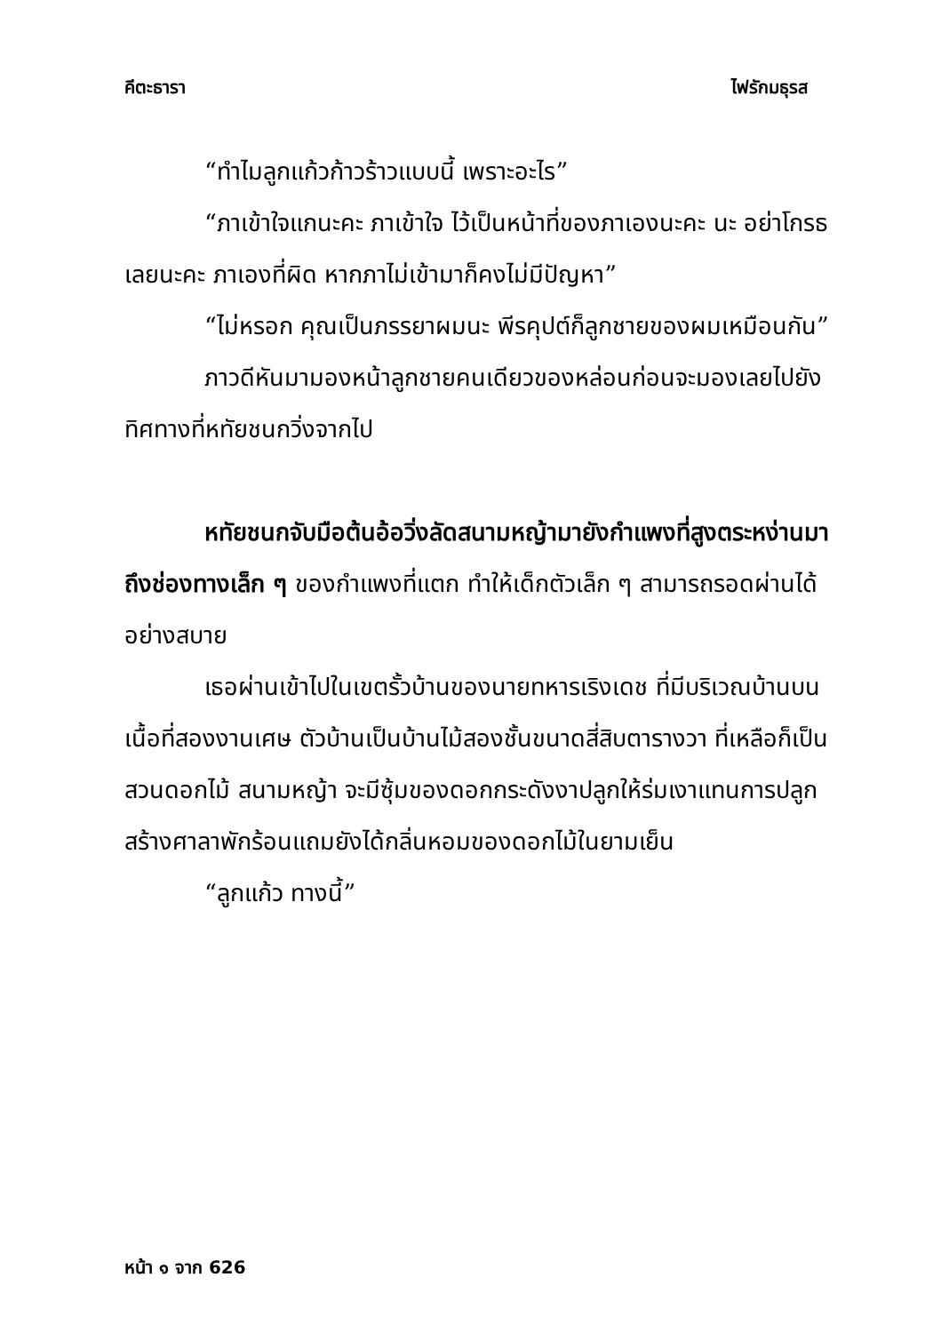คีตะธารา ไฟรักมธุรส
“ทำไมลูกแก้วก้าวร้าวแบบนี้ เพราะอะไร”
“ภาเข้าใจแกนะคะ ภาเข้าใจ ไว้เป็นหน้าที่ของภาเองนะคะ นะ อย่าโกรธเลยนะคะ ภาเองที่ผิด หากภาไม่เข้ามาก็คงไม่มีปัญหา”
“ไม่หรอก คุณเป็นภรรยาผมนะ พีรคุปต์ก็ลูกชายของผมเหมือนกัน”
ภาวดีหันมามองหน้าลูกชายคนเดียวของหล่อนก่อนจะมองเลยไปยังทิศทางที่หทัยชนกวิ่งจากไป
หทัยชนกจับมือต้นอ้อวิ่งลัดสนามหญ้ามายังกำแพงที่สูงตระหง่านมาถึงช่องทางเล็ก ๆ ของกำแพงที่แตก ทำให้เด็กตัวเล็ก ๆ สามารถรอดผ่านได้อย่างสบาย
เธอผ่านเข้าไปในเขตรั้วบ้านของนายทหารเริงเดช ที่มีบริเวณบ้านบนเนื้อที่สองงานเศษ ตัวบ้านเป็นบ้านไม้สองชั้นขนาดสี่สิบตารางวา ที่เหลือก็เป็นสวนดอกไม้ สนามหญ้า จะมีซุ้มของดอกกระดังงาปลูกให้ร่มเงาแทนการปลูกสร้างศาลาพักร้อนแถมยังได้กลิ่นหอมของดอกไม้ในยามเย็น
“ลูกแก้ว ทางนี้”
หน้า ๑ จาก 626